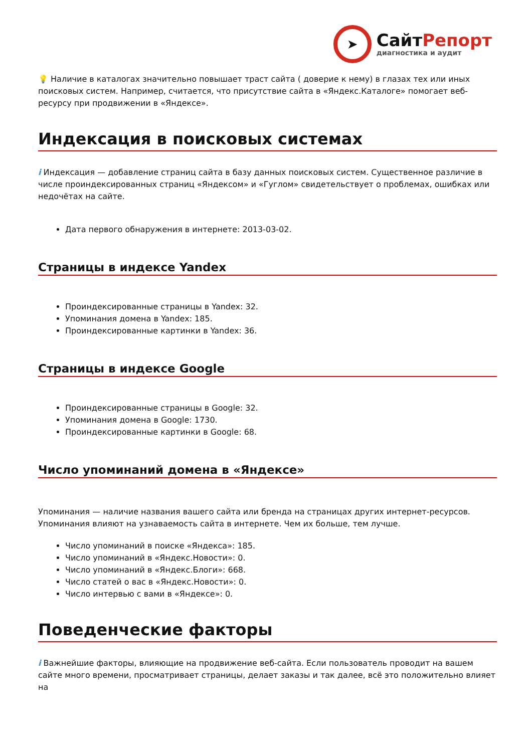➤
СайтРепорт
диагностика и аудит
💡 Наличие в каталогах значительно повышает траст сайта ( доверие к нему) в глазах тех или иных поисковых систем. Например, считается, что присутствие сайта в «Яндекс.Каталоге» помогает веб-ресурсу при продвижении в «Яндексе».
Индексация в поисковых системах
i Индексация — добавление страниц сайта в базу данных поисковых систем. Существенное различие в числе проиндексированных страниц «Яндексом» и «Гуглом» свидетельствует о проблемах, ошибках или недочётах на сайте.
Дата первого обнаружения в интернете: 2013-03-02.
Страницы в индексе Yandex
Проиндексированные страницы в Yandex: 32.
Упоминания домена в Yandex: 185.
Проиндексированные картинки в Yandex: 36.
Страницы в индексе Google
Проиндексированные страницы в Google: 32.
Упоминания домена в Google: 1730.
Проиндексированные картинки в Google: 68.
Число упоминаний домена в «Яндексе»
Упоминания — наличие названия вашего сайта или бренда на страницах других интернет-ресурсов. Упоминания влияют на узнаваемость сайта в интернете. Чем их больше, тем лучше.
Число упоминаний в поиске «Яндекса»: 185.
Число упоминаний в «Яндекс.Новости»: 0.
Число упоминаний в «Яндекс.Блоги»: 668.
Число статей о вас в «Яндекс.Новости»: 0.
Число интервью с вами в «Яндексе»: 0.
Поведенческие факторы
i Важнейшие факторы, влияющие на продвижение веб-сайта. Если пользователь проводит на вашем сайте много времени, просматривает страницы, делает заказы и так далее, всё это положительно влияет на